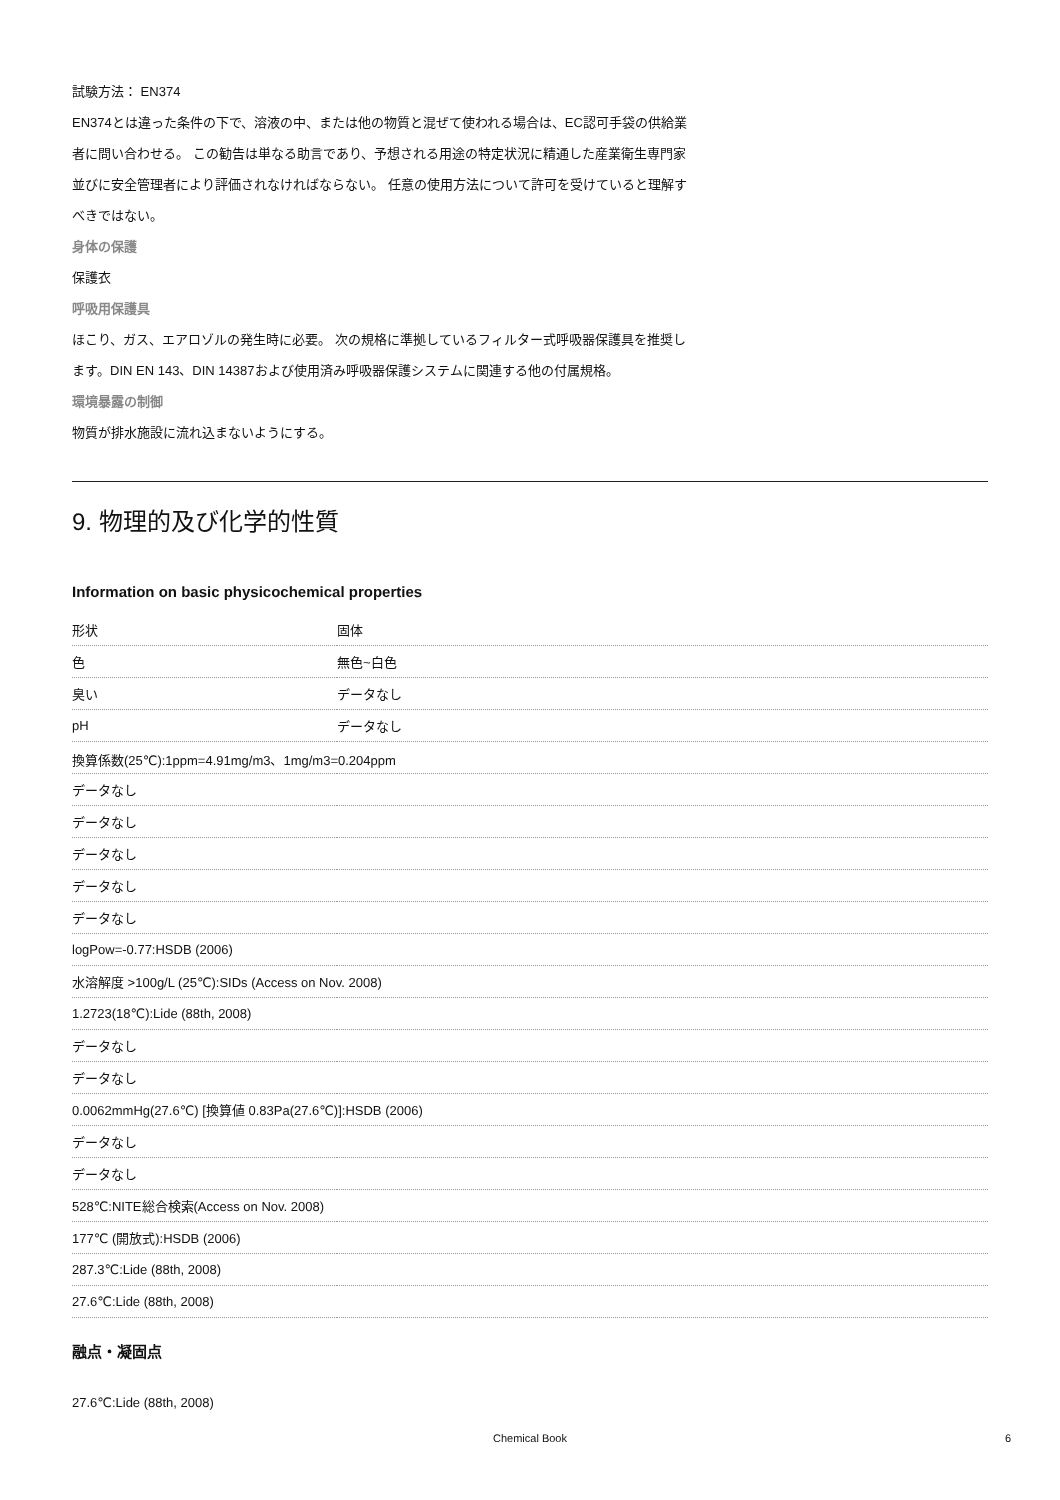試験方法： EN374
EN374とは違った条件の下で、溶液の中、または他の物質と混ぜて使われる場合は、EC認可手袋の供給業者に問い合わせる。 この勧告は単なる助言であり、予想される用途の特定状況に精通した産業衛生専門家並びに安全管理者により評価されなければならない。 任意の使用方法について許可を受けていると理解すべきではない。
身体の保護
保護衣
呼吸用保護具
ほこり、ガス、エアロゾルの発生時に必要。 次の規格に準拠しているフィルター式呼吸器保護具を推奨します。DIN EN 143、DIN 14387および使用済み呼吸器保護システムに関連する他の付属規格。
環境暴露の制御
物質が排水施設に流れ込まないようにする。
9. 物理的及び化学的性質
Information on basic physicochemical properties
| 形状 | 固体 |
| 色 | 無色~白色 |
| 臭い | データなし |
| pH | データなし |
| 換算係数(25℃):1ppm=4.91mg/m3、1mg/m3=0.204ppm | |
| データなし | |
| データなし | |
| データなし | |
| データなし | |
| データなし | |
| logPow=-0.77:HSDB (2006) | |
| 水溶解度 >100g/L (25℃):SIDs (Access on Nov. 2008) | |
| 1.2723(18℃):Lide (88th, 2008) | |
| データなし | |
| データなし | |
| 0.0062mmHg(27.6℃) [換算値 0.83Pa(27.6℃)]:HSDB (2006) | |
| データなし | |
| データなし | |
| 528℃:NITE総合検索(Access on Nov. 2008) | |
| 177℃ (開放式):HSDB (2006) | |
| 287.3℃:Lide (88th, 2008) | |
| 27.6℃:Lide (88th, 2008) | |
融点・凝固点
27.6℃:Lide (88th, 2008)
Chemical Book 6